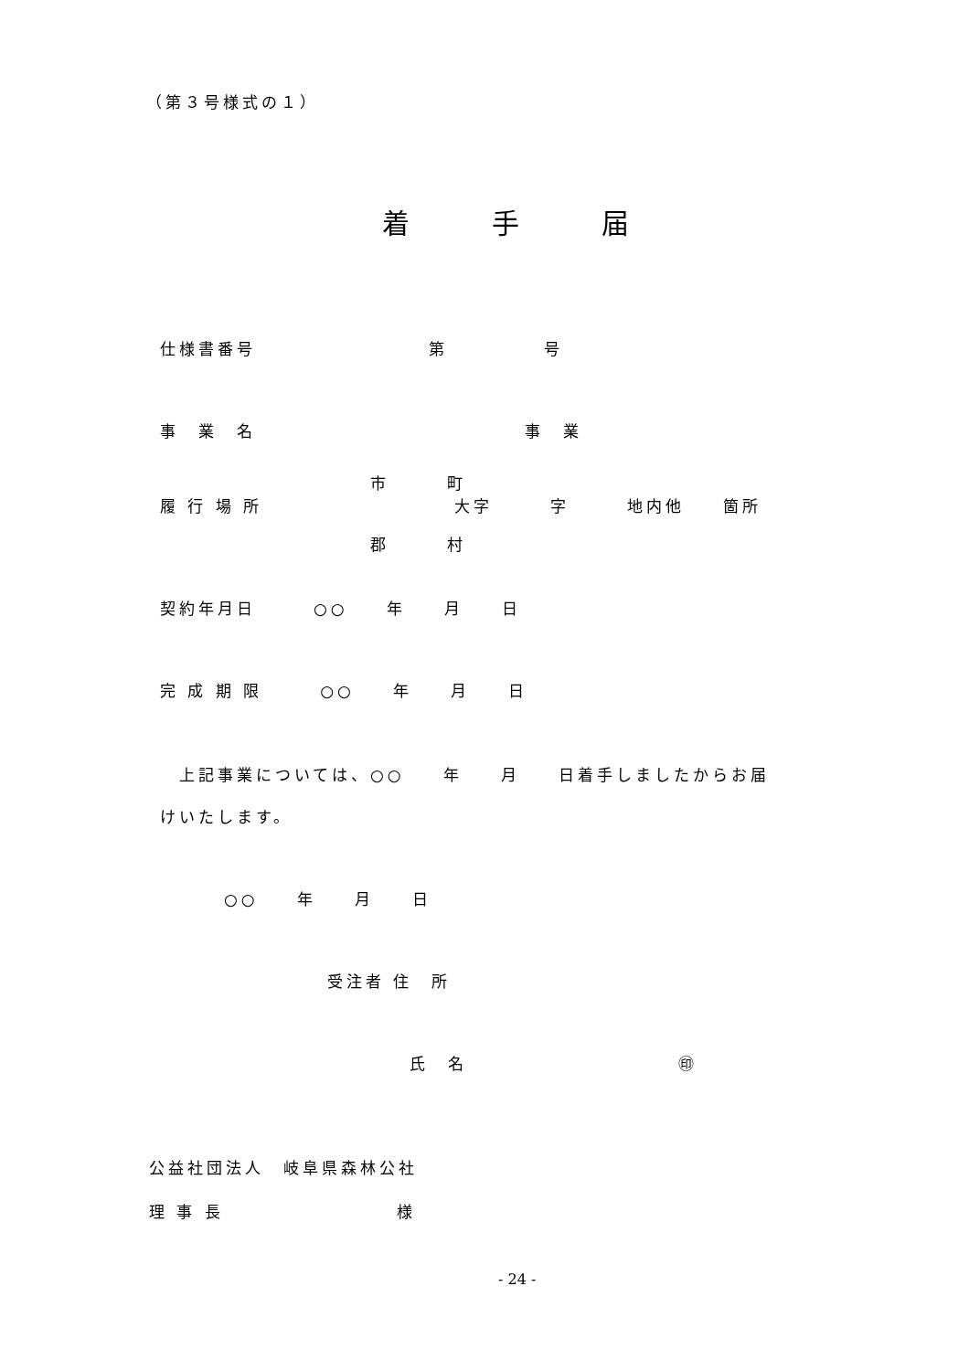（第３号様式の１）
着　　　手　　　届
仕様書番号　　　　　　　　　第　　　　　号
事　業　名　　　　　　　　　　　　　　事　業
市　　　町
履 行 場 所　　　　　　　　　　大字　　　字　　　地内他　　箇所
郡　　　村
契約年月日　　　○○　　年　　月　　日
完 成 期 限　　　○○　　年　　月　　日
　上記事業については、○○　　年　　月　　日着手しましたからお届
けいたします。
○○　　年　　月　　日
受注者 住　所
氏　名　　　　　　　　　　　㊞
公益社団法人　岐阜県森林公社
理 事 長　　　　　　　　　様
- 24 -